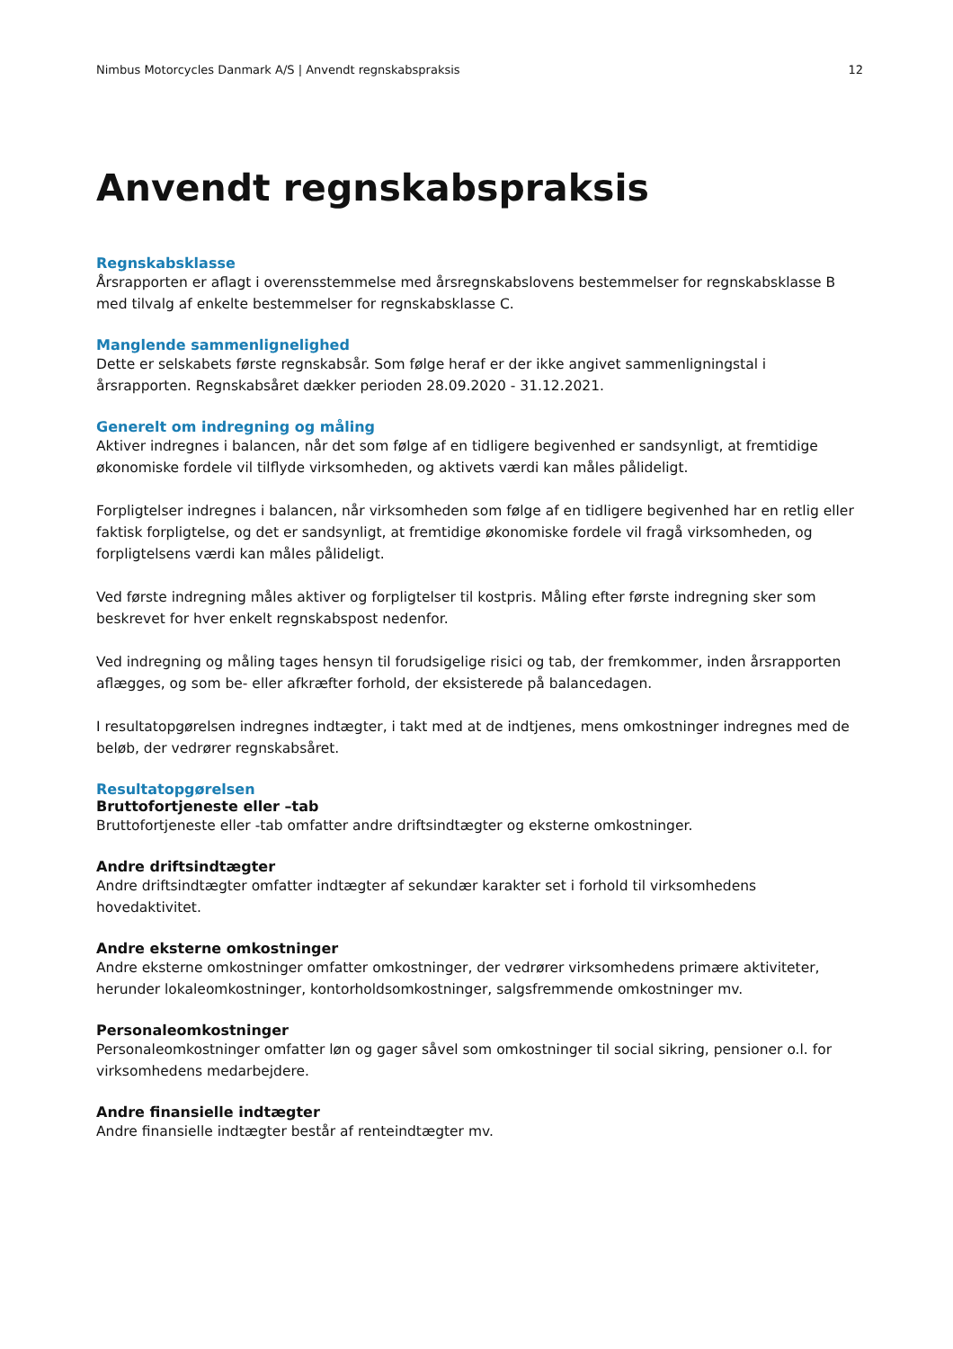Nimbus Motorcycles Danmark A/S | Anvendt regnskabspraksis 12
Anvendt regnskabspraksis
Regnskabsklasse
Årsrapporten er aflagt i overensstemmelse med årsregnskabslovens bestemmelser for regnskabsklasse B med tilvalg af enkelte bestemmelser for regnskabsklasse C.
Manglende sammenlignelighed
Dette er selskabets første regnskabsår. Som følge heraf er der ikke angivet sammenligningstal i årsrapporten. Regnskabsåret dækker perioden 28.09.2020 - 31.12.2021.
Generelt om indregning og måling
Aktiver indregnes i balancen, når det som følge af en tidligere begivenhed er sandsynligt, at fremtidige økonomiske fordele vil tilflyde virksomheden, og aktivets værdi kan måles pålideligt.
Forpligtelser indregnes i balancen, når virksomheden som følge af en tidligere begivenhed har en retlig eller faktisk forpligtelse, og det er sandsynligt, at fremtidige økonomiske fordele vil fragå virksomheden, og forpligtelsens værdi kan måles pålideligt.
Ved første indregning måles aktiver og forpligtelser til kostpris. Måling efter første indregning sker som beskrevet for hver enkelt regnskabspost nedenfor.
Ved indregning og måling tages hensyn til forudsigelige risici og tab, der fremkommer, inden årsrapporten aflægges, og som be- eller afkræfter forhold, der eksisterede på balancedagen.
I resultatopgørelsen indregnes indtægter, i takt med at de indtjenes, mens omkostninger indregnes med de beløb, der vedrører regnskabsåret.
Resultatopgørelsen
Bruttofortjeneste eller –tab
Bruttofortjeneste eller -tab omfatter andre driftsindtægter og eksterne omkostninger.
Andre driftsindtægter
Andre driftsindtægter omfatter indtægter af sekundær karakter set i forhold til virksomhedens hovedaktivitet.
Andre eksterne omkostninger
Andre eksterne omkostninger omfatter omkostninger, der vedrører virksomhedens primære aktiviteter, herunder lokaleomkostninger, kontorholdsomkostninger, salgsfremmende omkostninger mv.
Personaleomkostninger
Personaleomkostninger omfatter løn og gager såvel som omkostninger til social sikring, pensioner o.l. for virksomhedens medarbejdere.
Andre finansielle indtægter
Andre finansielle indtægter består af renteindtægter mv.